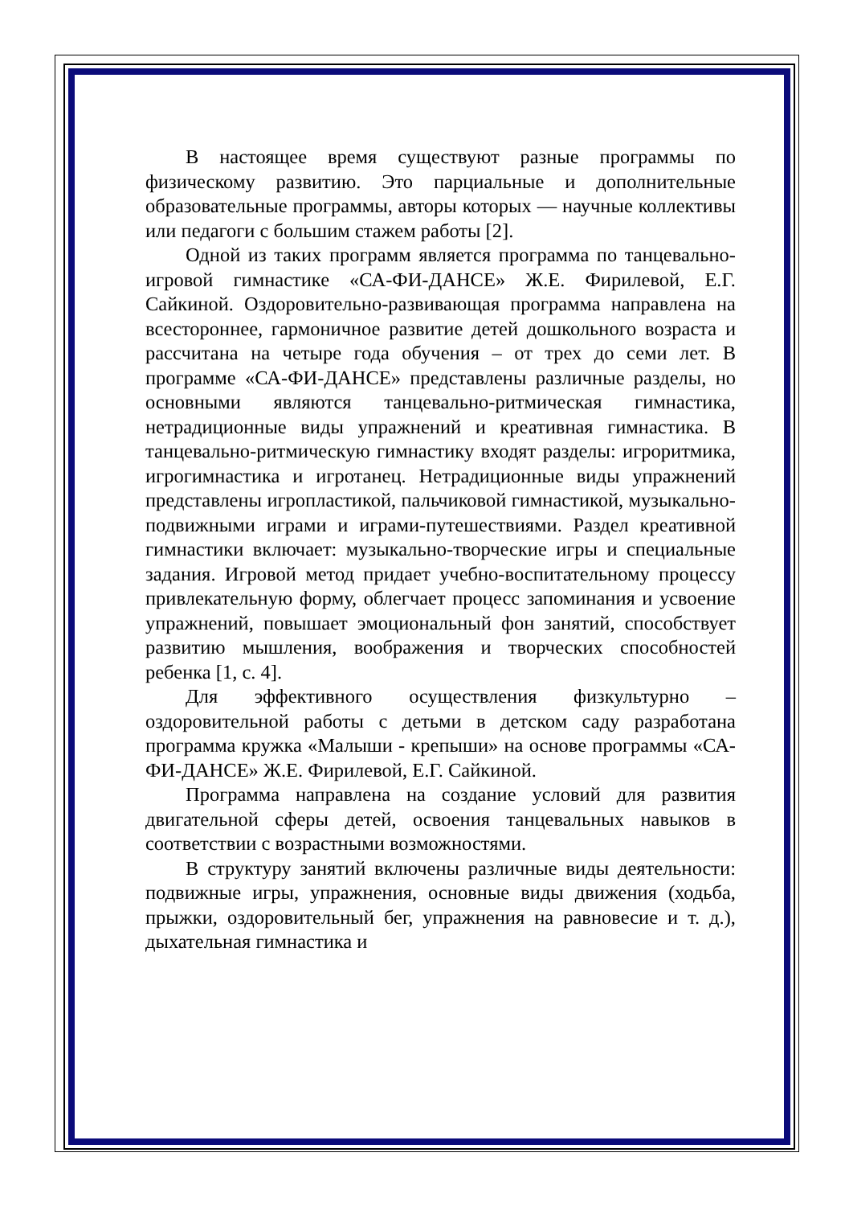В настоящее время существуют разные программы по физическому развитию. Это парциальные и дополнительные образовательные программы, авторы которых — научные коллективы или педагоги с большим стажем работы [2].
Одной из таких программ является программа по танцевально-игровой гимнастике «СА-ФИ-ДАНСЕ» Ж.Е. Фирилевой, Е.Г. Сайкиной. Оздоровительно-развивающая программа направлена на всестороннее, гармоничное развитие детей дошкольного возраста и рассчитана на четыре года обучения – от трех до семи лет. В программе «СА-ФИ-ДАНСЕ» представлены различные разделы, но основными являются танцевально-ритмическая гимнастика, нетрадиционные виды упражнений и креативная гимнастика. В танцевально-ритмическую гимнастику входят разделы: игроритмика, игрогимнастика и игротанец. Нетрадиционные виды упражнений представлены игропластикой, пальчиковой гимнастикой, музыкально-подвижными играми и играми-путешествиями. Раздел креативной гимнастики включает: музыкально-творческие игры и специальные задания. Игровой метод придает учебно-воспитательному процессу привлекательную форму, облегчает процесс запоминания и усвоение упражнений, повышает эмоциональный фон занятий, способствует развитию мышления, воображения и творческих способностей ребенка [1, с. 4].
Для эффективного осуществления физкультурно – оздоровительной работы с детьми в детском саду разработана программа кружка «Малыши - крепыши» на основе программы «СА-ФИ-ДАНСЕ» Ж.Е. Фирилевой, Е.Г. Сайкиной.
Программа направлена на создание условий для развития двигательной сферы детей, освоения танцевальных навыков в соответствии с возрастными возможностями.
В структуру занятий включены различные виды деятельности: подвижные игры, упражнения, основные виды движения (ходьба, прыжки, оздоровительный бег, упражнения на равновесие и т. д.), дыхательная гимнастика и